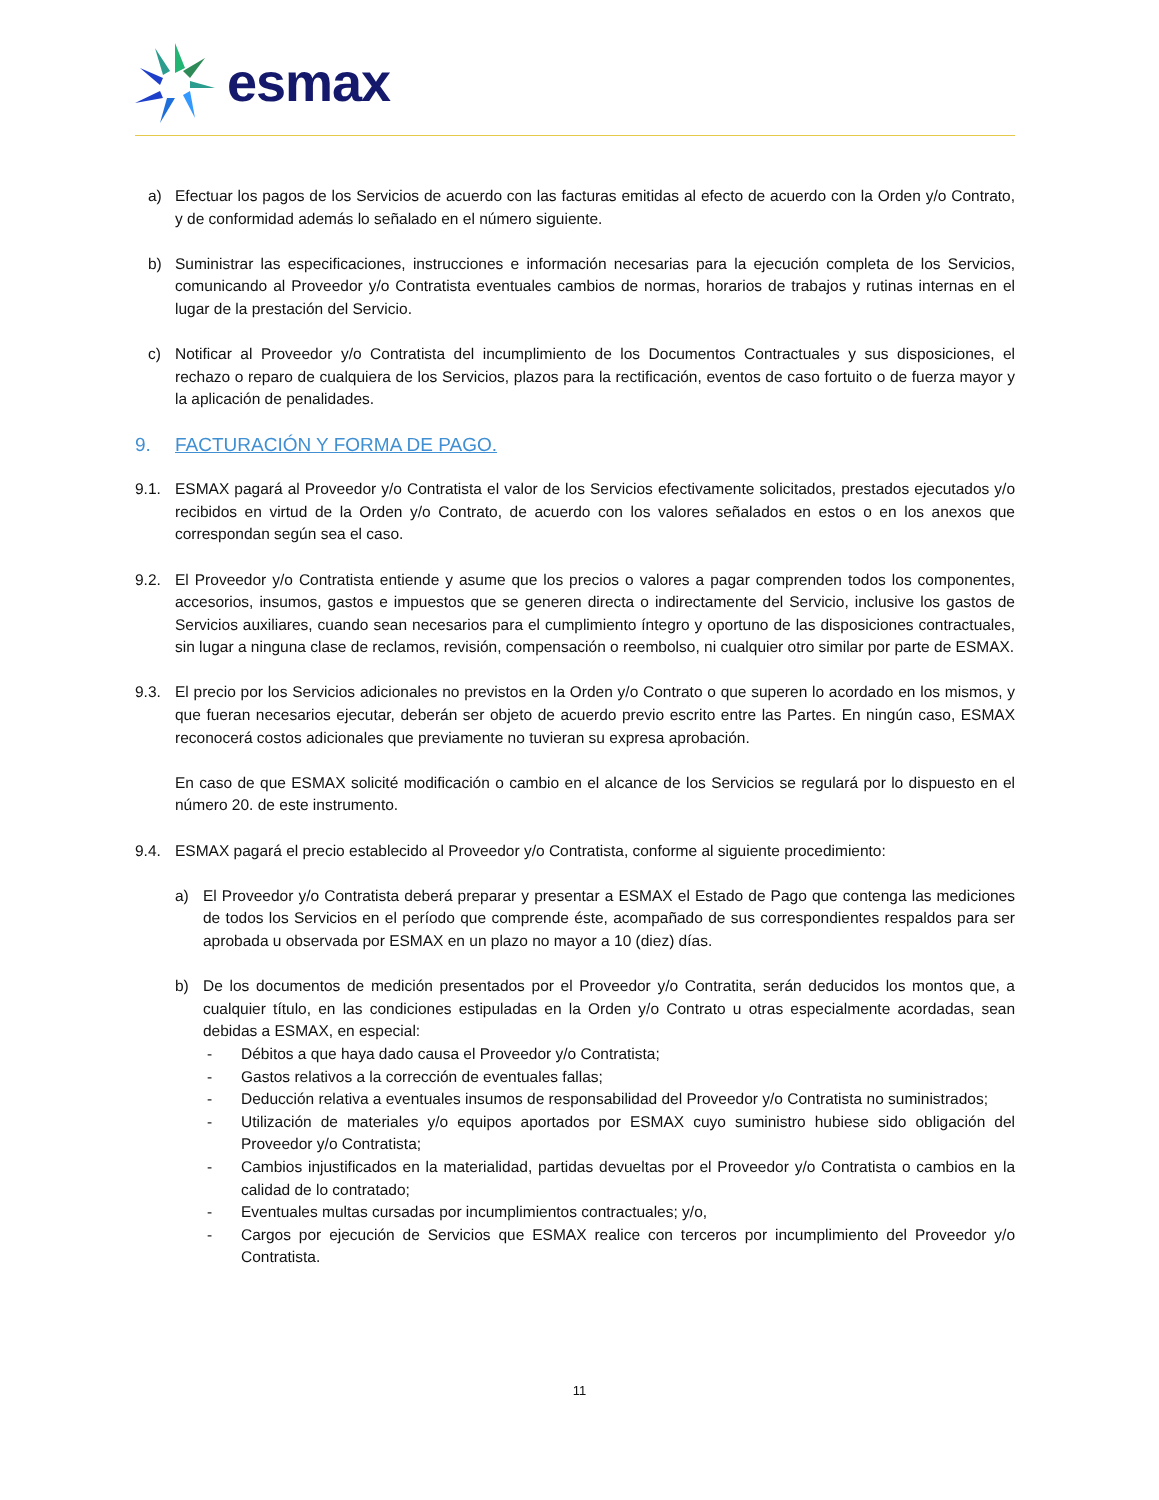esmax
a) Efectuar los pagos de los Servicios de acuerdo con las facturas emitidas al efecto de acuerdo con la Orden y/o Contrato, y de conformidad además lo señalado en el número siguiente.
b) Suministrar las especificaciones, instrucciones e información necesarias para la ejecución completa de los Servicios, comunicando al Proveedor y/o Contratista eventuales cambios de normas, horarios de trabajos y rutinas internas en el lugar de la prestación del Servicio.
c) Notificar al Proveedor y/o Contratista del incumplimiento de los Documentos Contractuales y sus disposiciones, el rechazo o reparo de cualquiera de los Servicios, plazos para la rectificación, eventos de caso fortuito o de fuerza mayor y la aplicación de penalidades.
9. FACTURACIÓN Y FORMA DE PAGO.
9.1. ESMAX pagará al Proveedor y/o Contratista el valor de los Servicios efectivamente solicitados, prestados ejecutados y/o recibidos en virtud de la Orden y/o Contrato, de acuerdo con los valores señalados en estos o en los anexos que correspondan según sea el caso.
9.2. El Proveedor y/o Contratista entiende y asume que los precios o valores a pagar comprenden todos los componentes, accesorios, insumos, gastos e impuestos que se generen directa o indirectamente del Servicio, inclusive los gastos de Servicios auxiliares, cuando sean necesarios para el cumplimiento íntegro y oportuno de las disposiciones contractuales, sin lugar a ninguna clase de reclamos, revisión, compensación o reembolso, ni cualquier otro similar por parte de ESMAX.
9.3. El precio por los Servicios adicionales no previstos en la Orden y/o Contrato o que superen lo acordado en los mismos, y que fueran necesarios ejecutar, deberán ser objeto de acuerdo previo escrito entre las Partes. En ningún caso, ESMAX reconocerá costos adicionales que previamente no tuvieran su expresa aprobación.
En caso de que ESMAX solicité modificación o cambio en el alcance de los Servicios se regulará por lo dispuesto en el número 20. de este instrumento.
9.4. ESMAX pagará el precio establecido al Proveedor y/o Contratista, conforme al siguiente procedimiento:
a) El Proveedor y/o Contratista deberá preparar y presentar a ESMAX el Estado de Pago que contenga las mediciones de todos los Servicios en el período que comprende éste, acompañado de sus correspondientes respaldos para ser aprobada u observada por ESMAX en un plazo no mayor a 10 (diez) días.
b) De los documentos de medición presentados por el Proveedor y/o Contratita, serán deducidos los montos que, a cualquier título, en las condiciones estipuladas en la Orden y/o Contrato u otras especialmente acordadas, sean debidas a ESMAX, en especial:
- Débitos a que haya dado causa el Proveedor y/o Contratista;
- Gastos relativos a la corrección de eventuales fallas;
- Deducción relativa a eventuales insumos de responsabilidad del Proveedor y/o Contratista no suministrados;
- Utilización de materiales y/o equipos aportados por ESMAX cuyo suministro hubiese sido obligación del Proveedor y/o Contratista;
- Cambios injustificados en la materialidad, partidas devueltas por el Proveedor y/o Contratista o cambios en la calidad de lo contratado;
- Eventuales multas cursadas por incumplimientos contractuales; y/o,
- Cargos por ejecución de Servicios que ESMAX realice con terceros por incumplimiento del Proveedor y/o Contratista.
11